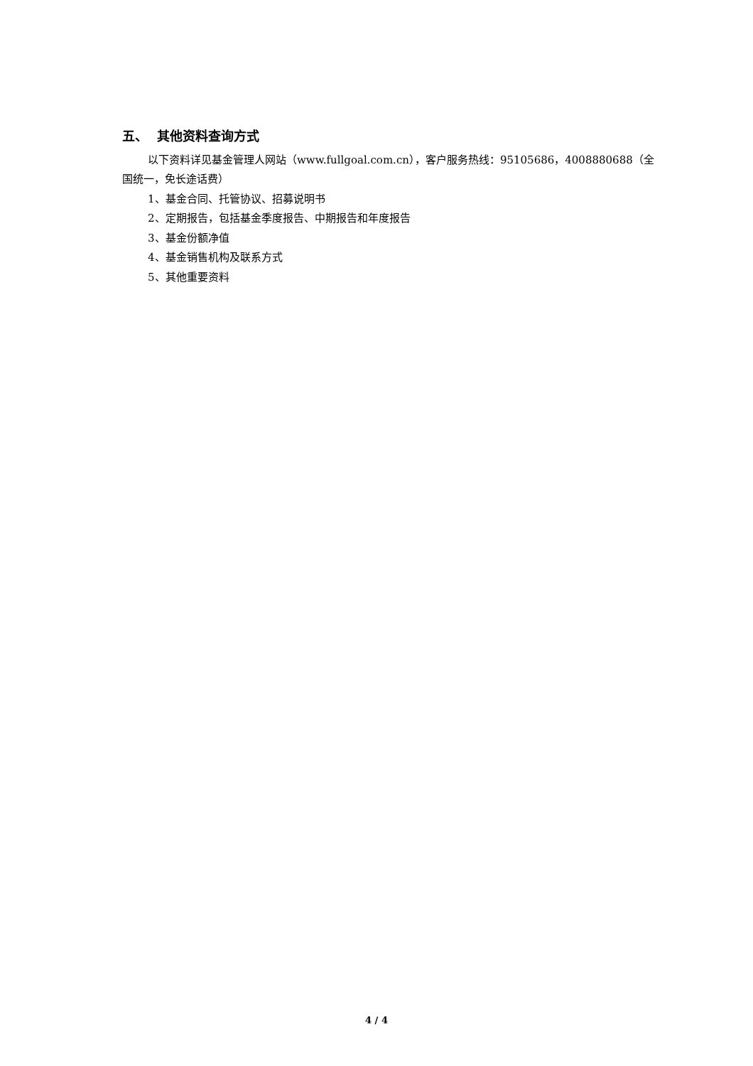五、 其他资料查询方式
以下资料详见基金管理人网站（www.fullgoal.com.cn），客户服务热线：95105686，4008880688（全国统一，免长途话费）
1、基金合同、托管协议、招募说明书
2、定期报告，包括基金季度报告、中期报告和年度报告
3、基金份额净值
4、基金销售机构及联系方式
5、其他重要资料
4 / 4